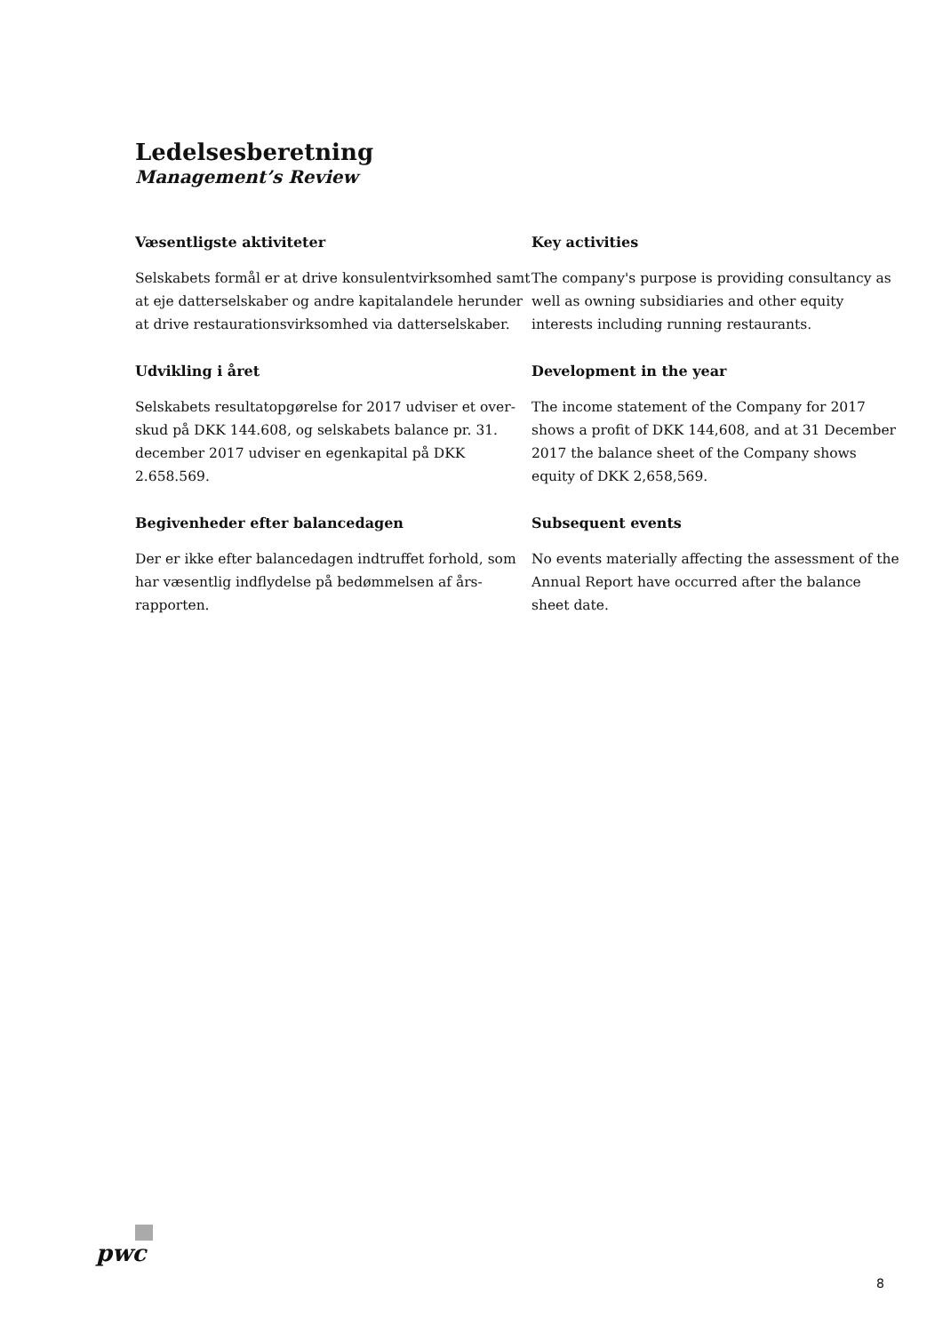Ledelsesberetning
Management’s Review
Væsentligste aktiviteter
Selskabets formål er at drive konsulentvirksomhed samt at eje datterselskaber og andre kapitalandele herunder at drive restaurationsvirksomhed via datterselskaber.
Key activities
The company's purpose is providing consultancy as well as owning subsidiaries and other equity interests including running restaurants.
Udvikling i året
Selskabets resultatopgørelse for 2017 udviser et over-skud på DKK 144.608, og selskabets balance pr. 31. december 2017 udviser en egenkapital på DKK 2.658.569.
Development in the year
The income statement of the Company for 2017 shows a profit of DKK 144,608, and at 31 December 2017 the balance sheet of the Company shows equity of DKK 2,658,569.
Begivenheder efter balancedagen
Der er ikke efter balancedagen indtruffet forhold, som har væsentlig indflydelse på bedømmelsen af års-rapporten.
Subsequent events
No events materially affecting the assessment of the Annual Report have occurred after the balance sheet date.
pwc
8